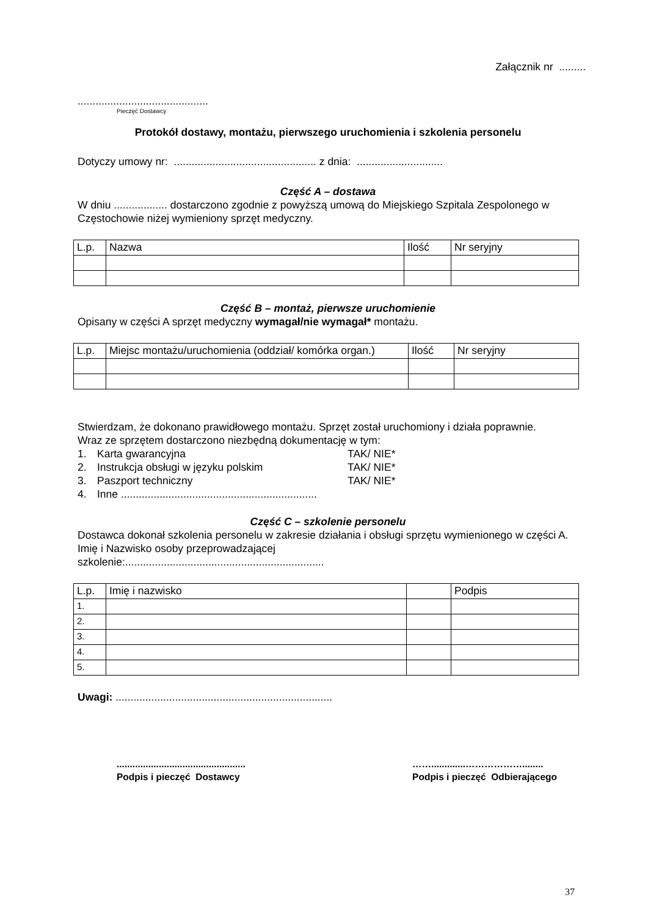Załącznik nr .........
............................................
Pieczęć Dostawcy
Protokół dostawy, montażu, pierwszego uruchomienia i szkolenia personelu
Dotyczy umowy nr: ................................................ z dnia: .............................
Część A – dostawa
W dniu .................. dostarczono zgodnie z powyższą umową do Miejskiego Szpitala Zespolonego w Częstochowie niżej wymieniony sprzęt medyczny.
| L.p. | Nazwa | Ilość | Nr seryjny |
Część B – montaż, pierwsze uruchomienie
Opisany w części A sprzęt medyczny wymagał/nie wymagał* montażu.
| L.p. | Miejsc montażu/uruchomienia (oddział/ komórka organ.) | Ilość | Nr seryjny |
Stwierdzam, że dokonano prawidłowego montażu. Sprzęt został uruchomiony i działa poprawnie.
Wraz ze sprzętem dostarczono niezbędną dokumentację w tym:
1. Karta gwarancyjna TAK/ NIE*
2. Instrukcja obsługi w języku polskim TAK/ NIE*
3. Paszport techniczny TAK/ NIE*
4. Inne ..................................................................
Część C – szkolenie personelu
Dostawca dokonał szkolenia personelu w zakresie działania i obsługi sprzętu wymienionego w części A.
Imię i Nazwisko osoby przeprowadzającej
szkolenie:...................................................................
| L.p. | Imię i nazwisko | | Podpis |
| 1. | | | |
| 2. | | | |
| 3. | | | |
| 4. | | | |
| 5. | | | |
Uwagi: .........................................................................
.................................................
Podpis i pieczęć Dostawcy
…….............………………........
Podpis i pieczęć Odbierającego
37